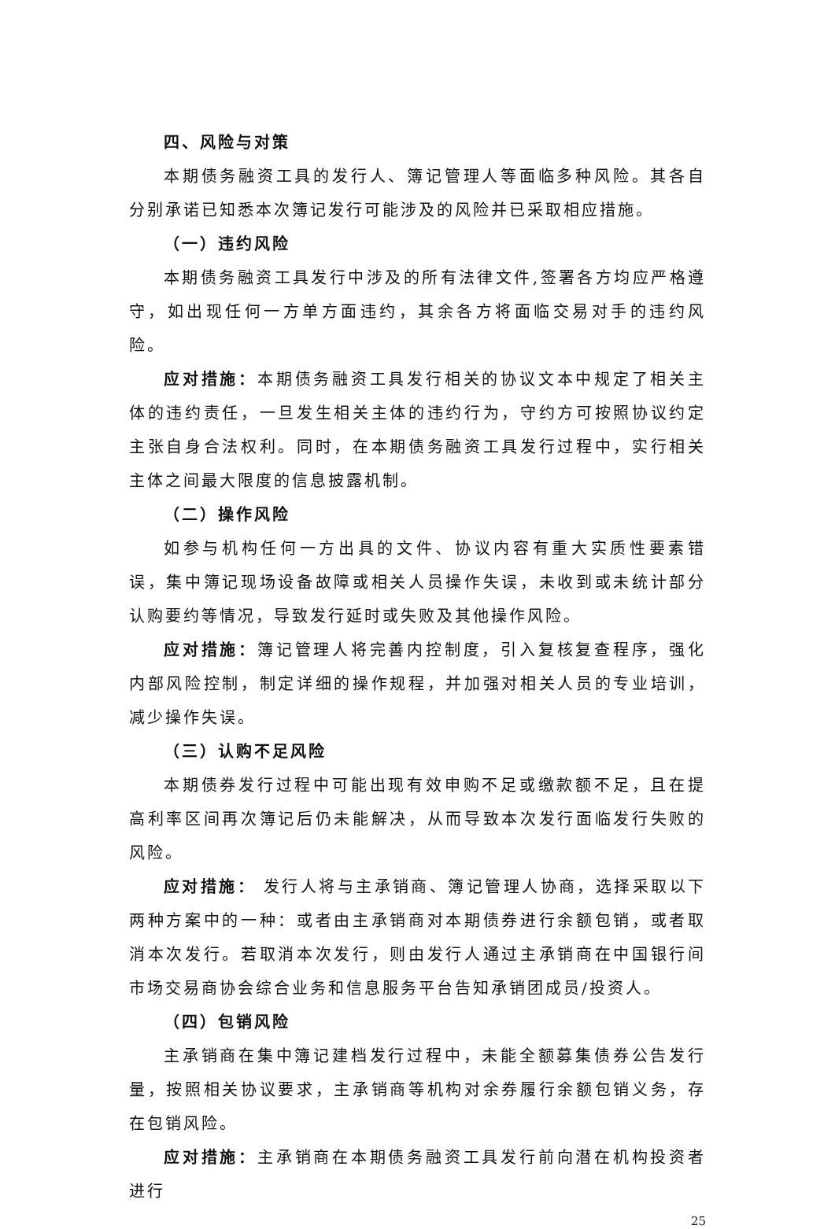四、风险与对策
本期债务融资工具的发行人、簿记管理人等面临多种风险。其各自分别承诺已知悉本次簿记发行可能涉及的风险并已采取相应措施。
（一）违约风险
本期债务融资工具发行中涉及的所有法律文件,签署各方均应严格遵守，如出现任何一方单方面违约，其余各方将面临交易对手的违约风险。
应对措施：本期债务融资工具发行相关的协议文本中规定了相关主体的违约责任，一旦发生相关主体的违约行为，守约方可按照协议约定主张自身合法权利。同时，在本期债务融资工具发行过程中，实行相关主体之间最大限度的信息披露机制。
（二）操作风险
如参与机构任何一方出具的文件、协议内容有重大实质性要素错误，集中簿记现场设备故障或相关人员操作失误，未收到或未统计部分认购要约等情况，导致发行延时或失败及其他操作风险。
应对措施：簿记管理人将完善内控制度，引入复核复查程序，强化内部风险控制，制定详细的操作规程，并加强对相关人员的专业培训，减少操作失误。
（三）认购不足风险
本期债券发行过程中可能出现有效申购不足或缴款额不足，且在提高利率区间再次簿记后仍未能解决，从而导致本次发行面临发行失败的风险。
应对措施： 发行人将与主承销商、簿记管理人协商，选择采取以下两种方案中的一种：或者由主承销商对本期债券进行余额包销，或者取消本次发行。若取消本次发行，则由发行人通过主承销商在中国银行间市场交易商协会综合业务和信息服务平台告知承销团成员/投资人。
（四）包销风险
主承销商在集中簿记建档发行过程中，未能全额募集债券公告发行量，按照相关协议要求，主承销商等机构对余券履行余额包销义务，存在包销风险。
应对措施：主承销商在本期债务融资工具发行前向潜在机构投资者进行
25